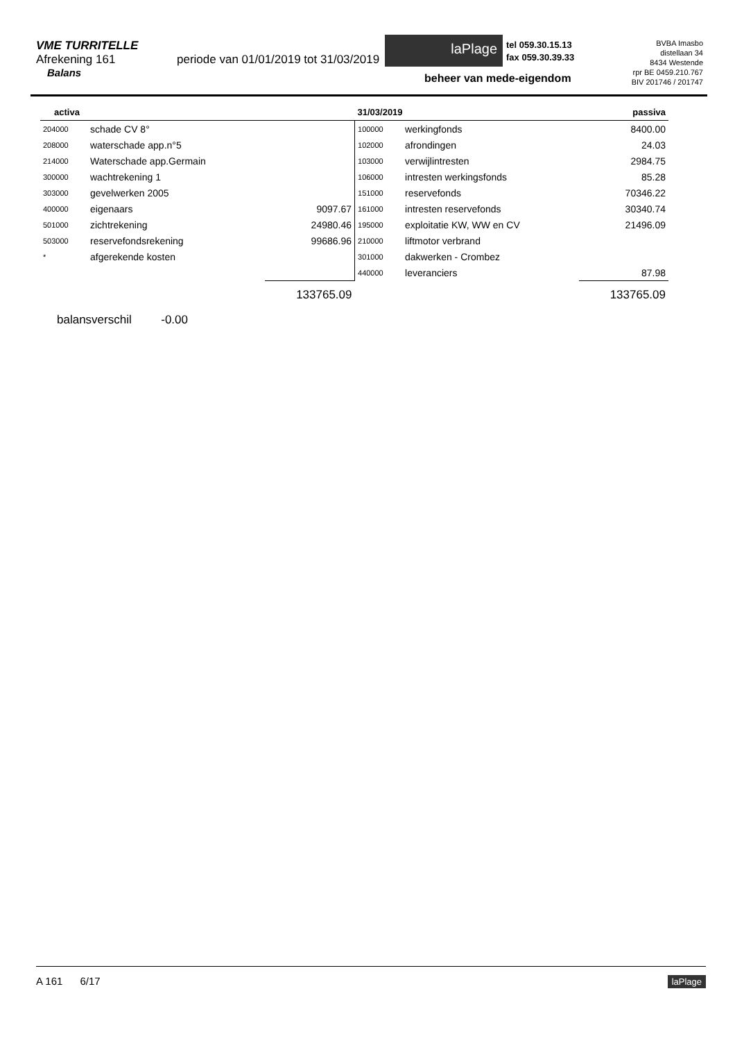VME TURRITELLE
Afrekening 161 periode van 01/01/2019 tot 31/03/2019
Balans
laPlage
tel 059.30.15.13
fax 059.30.39.33
BVBA Imasbo
distellaan 34
8434 Westende
rpr BE 0459.210.767
BIV 201746 / 201747
beheer van mede-eigendom
| activa | | | 31/03/2019 passiva | | |
| --- | --- | --- | --- | --- | --- |
| 204000 | schade CV 8° | | 100000 | werkingfonds | 8400.00 |
| 208000 | waterschade app.n°5 | | 102000 | afrondingen | 24.03 |
| 214000 | Waterschade app.Germain | | 103000 | verwijlintresten | 2984.75 |
| 300000 | wachtrekening 1 | | 106000 | intresten werkingsfonds | 85.28 |
| 303000 | gevelwerken 2005 | | 151000 | reservefonds | 70346.22 |
| 400000 | eigenaars | 9097.67 | 161000 | intresten reservefonds | 30340.74 |
| 501000 | zichtrekening | 24980.46 | 195000 | exploitatie KW, WW en CV | 21496.09 |
| 503000 | reservefondsrekening | 99686.96 | 210000 | liftmotor verbrand | |
| * | afgerekende kosten | | 301000 | dakwerken - Crombez | |
| | | | 440000 | leveranciers | 87.98 |
| | | 133765.09 | | | 133765.09 |
| balansverschil -0.00 | | | | | |
A 161 6/17 laPlage